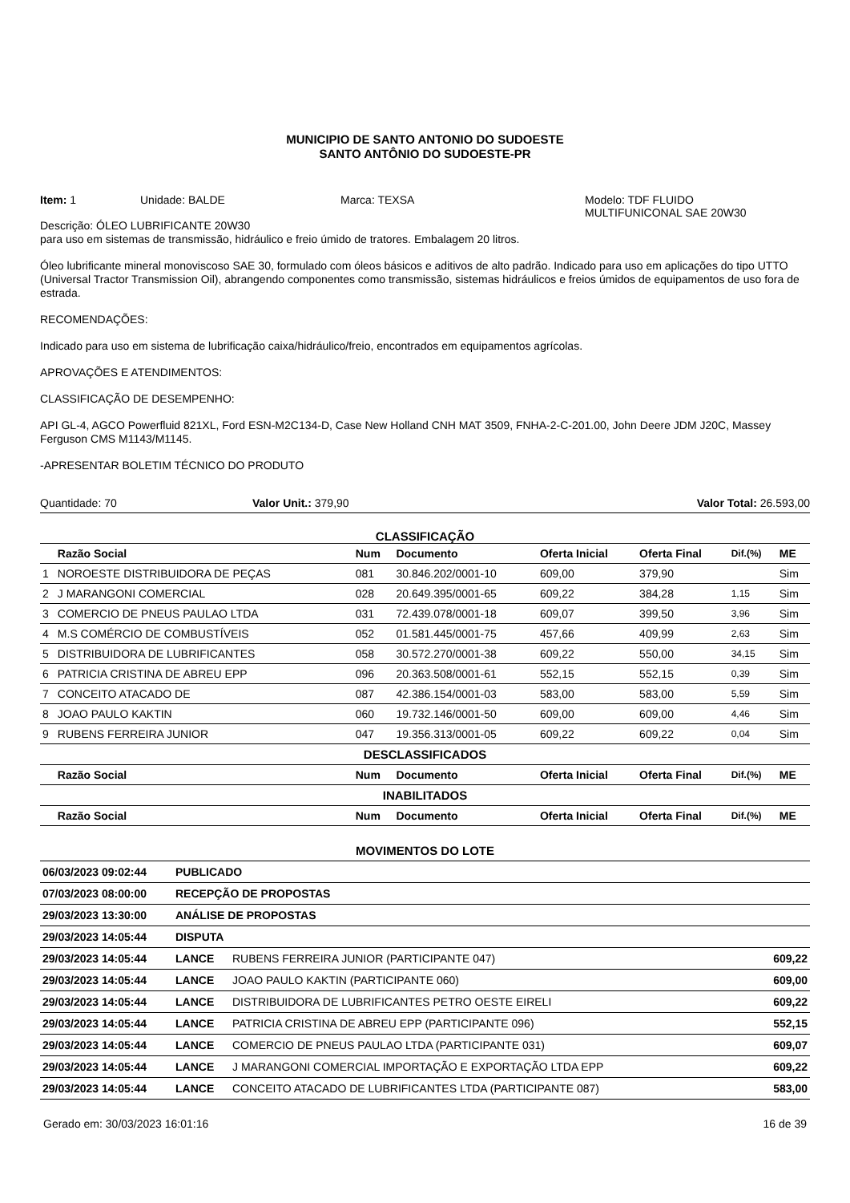MUNICIPIO DE SANTO ANTONIO DO SUDOESTE
SANTO ANTÔNIO DO SUDOESTE-PR
Item: 1 Unidade: BALDE Marca: TEXSA Modelo: TDF FLUIDO
MULTIFUNICONAL SAE 20W30
Descrição: ÓLEO LUBRIFICANTE 20W30
para uso em sistemas de transmissão, hidráulico e freio úmido de tratores. Embalagem 20 litros.
Óleo lubrificante mineral monoviscoso SAE 30, formulado com óleos básicos e aditivos de alto padrão. Indicado para uso em aplicações do tipo UTTO (Universal Tractor Transmission Oil), abrangendo componentes como transmissão, sistemas hidráulicos e freios úmidos de equipamentos de uso fora de estrada.
RECOMENDAÇÕES:
Indicado para uso em sistema de lubrificação caixa/hidráulico/freio, encontrados em equipamentos agrícolas.
APROVAÇÕES E ATENDIMENTOS:
CLASSIFICAÇÃO DE DESEMPENHO:
API GL-4, AGCO Powerfluid 821XL, Ford ESN-M2C134-D, Case New Holland CNH MAT 3509, FNHA-2-C-201.00, John Deere JDM J20C, Massey Ferguson CMS M1143/M1145.
-APRESENTAR BOLETIM TÉCNICO DO PRODUTO
Quantidade: 70 Valor Unit.: 379,90 Valor Total: 26.593,00
CLASSIFICAÇÃO
| | Razão Social | Num | Documento | Oferta Inicial | Oferta Final | Dif.(%) | ME |
| --- | --- | --- | --- | --- | --- | --- | --- |
| 1 | NOROESTE DISTRIBUIDORA DE PEÇAS | 081 | 30.846.202/0001-10 | 609,00 | 379,90 | | Sim |
| 2 | J MARANGONI COMERCIAL | 028 | 20.649.395/0001-65 | 609,22 | 384,28 | 1,15 | Sim |
| 3 | COMERCIO DE PNEUS PAULAO LTDA | 031 | 72.439.078/0001-18 | 609,07 | 399,50 | 3,96 | Sim |
| 4 | M.S COMÉRCIO DE COMBUSTÍVEIS | 052 | 01.581.445/0001-75 | 457,66 | 409,99 | 2,63 | Sim |
| 5 | DISTRIBUIDORA DE LUBRIFICANTES | 058 | 30.572.270/0001-38 | 609,22 | 550,00 | 34,15 | Sim |
| 6 | PATRICIA CRISTINA DE ABREU EPP | 096 | 20.363.508/0001-61 | 552,15 | 552,15 | 0,39 | Sim |
| 7 | CONCEITO ATACADO DE | 087 | 42.386.154/0001-03 | 583,00 | 583,00 | 5,59 | Sim |
| 8 | JOAO PAULO KAKTIN | 060 | 19.732.146/0001-50 | 609,00 | 609,00 | 4,46 | Sim |
| 9 | RUBENS FERREIRA JUNIOR | 047 | 19.356.313/0001-05 | 609,22 | 609,22 | 0,04 | Sim |
| DESCLASSIFICADOS | | | | | | | |
| | Razão Social | Num | Documento | Oferta Inicial | Oferta Final | Dif.(%) | ME |
| INABILITADOS | | | | | | | |
| | Razão Social | Num | Documento | Oferta Inicial | Oferta Final | Dif.(%) | ME |
MOVIMENTOS DO LOTE
| 06/03/2023 09:02:44 | PUBLICADO | | |
| 07/03/2023 08:00:00 | RECEPÇÃO DE PROPOSTAS | | |
| 29/03/2023 13:30:00 | ANÁLISE DE PROPOSTAS | | |
| 29/03/2023 14:05:44 | DISPUTA | | |
| 29/03/2023 14:05:44 | LANCE | RUBENS FERREIRA JUNIOR (PARTICIPANTE 047) | 609,22 |
| 29/03/2023 14:05:44 | LANCE | JOAO PAULO KAKTIN (PARTICIPANTE 060) | 609,00 |
| 29/03/2023 14:05:44 | LANCE | DISTRIBUIDORA DE LUBRIFICANTES PETRO OESTE EIRELI | 609,22 |
| 29/03/2023 14:05:44 | LANCE | PATRICIA CRISTINA DE ABREU EPP (PARTICIPANTE 096) | 552,15 |
| 29/03/2023 14:05:44 | LANCE | COMERCIO DE PNEUS PAULAO LTDA (PARTICIPANTE 031) | 609,07 |
| 29/03/2023 14:05:44 | LANCE | J MARANGONI COMERCIAL IMPORTAÇÃO E EXPORTAÇÃO LTDA EPP | 609,22 |
| 29/03/2023 14:05:44 | LANCE | CONCEITO ATACADO DE LUBRIFICANTES LTDA (PARTICIPANTE 087) | 583,00 |
Gerado em: 30/03/2023 16:01:16 16 de 39